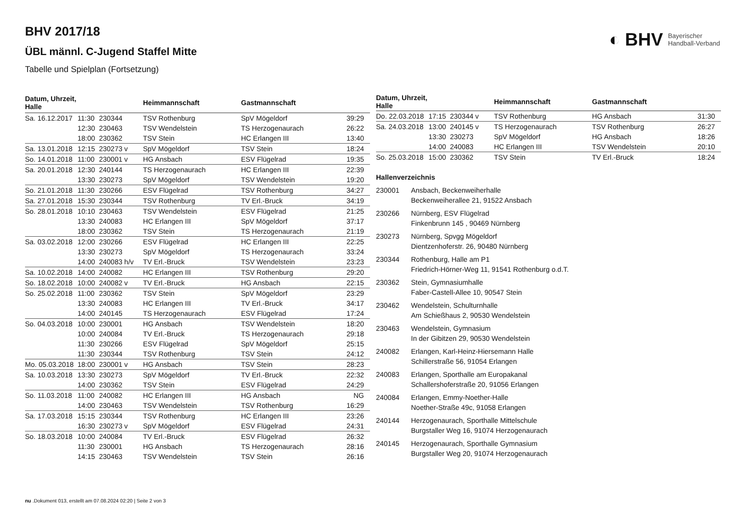◐ BHV Bayerischer
Handball-Verband
BHV 2017/18
ÜBL männl. C-Jugend Staffel Mitte
Tabelle und Spielplan (Fortsetzung)
| Datum, Uhrzeit, Halle | | | Heimmannschaft | Gastmannschaft | |
| --- | --- | --- | --- | --- | --- |
| Sa. 16.12.2017 | 11:30 | 230344 | TSV Rothenburg | SpV Mögeldorf | 39:29 |
| | 12:30 | 230463 | TSV Wendelstein | TS Herzogenaurach | 26:22 |
| | 18:00 | 230362 | TSV Stein | HC Erlangen III | 13:40 |
| Sa. 13.01.2018 | 12:15 | 230273 v | SpV Mögeldorf | TSV Stein | 18:24 |
| So. 14.01.2018 | 11:00 | 230001 v | HG Ansbach | ESV Flügelrad | 19:35 |
| Sa. 20.01.2018 | 12:30 | 240144 | TS Herzogenaurach | HC Erlangen III | 22:39 |
| | 13:30 | 230273 | SpV Mögeldorf | TSV Wendelstein | 19:20 |
| So. 21.01.2018 | 11:30 | 230266 | ESV Flügelrad | TSV Rothenburg | 34:27 |
| Sa. 27.01.2018 | 15:30 | 230344 | TSV Rothenburg | TV Erl.-Bruck | 34:19 |
| So. 28.01.2018 | 10:10 | 230463 | TSV Wendelstein | ESV Flügelrad | 21:25 |
| | 13:30 | 240083 | HC Erlangen III | SpV Mögeldorf | 37:17 |
| | 18:00 | 230362 | TSV Stein | TS Herzogenaurach | 21:19 |
| Sa. 03.02.2018 | 12:00 | 230266 | ESV Flügelrad | HC Erlangen III | 22:25 |
| | 13:30 | 230273 | SpV Mögeldorf | TS Herzogenaurach | 33:24 |
| | 14:00 | 240083 h/v | TV Erl.-Bruck | TSV Wendelstein | 23:23 |
| Sa. 10.02.2018 | 14:00 | 240082 | HC Erlangen III | TSV Rothenburg | 29:20 |
| So. 18.02.2018 | 10:00 | 240082 v | TV Erl.-Bruck | HG Ansbach | 22:15 |
| So. 25.02.2018 | 11:00 | 230362 | TSV Stein | SpV Mögeldorf | 23:29 |
| | 13:30 | 240083 | HC Erlangen III | TV Erl.-Bruck | 34:17 |
| | 14:00 | 240145 | TS Herzogenaurach | ESV Flügelrad | 17:24 |
| So. 04.03.2018 | 10:00 | 230001 | HG Ansbach | TSV Wendelstein | 18:20 |
| | 10:00 | 240084 | TV Erl.-Bruck | TS Herzogenaurach | 29:18 |
| | 11:30 | 230266 | ESV Flügelrad | SpV Mögeldorf | 25:15 |
| | 11:30 | 230344 | TSV Rothenburg | TSV Stein | 24:12 |
| Mo. 05.03.2018 | 18:00 | 230001 v | HG Ansbach | TSV Stein | 28:23 |
| Sa. 10.03.2018 | 13:30 | 230273 | SpV Mögeldorf | TV Erl.-Bruck | 22:32 |
| | 14:00 | 230362 | TSV Stein | ESV Flügelrad | 24:29 |
| So. 11.03.2018 | 11:00 | 240082 | HC Erlangen III | HG Ansbach | NG |
| | 14:00 | 230463 | TSV Wendelstein | TSV Rothenburg | 16:29 |
| Sa. 17.03.2018 | 15:15 | 230344 | TSV Rothenburg | HC Erlangen III | 23:26 |
| | 16:30 | 230273 v | SpV Mögeldorf | ESV Flügelrad | 24:31 |
| So. 18.03.2018 | 10:00 | 240084 | TV Erl.-Bruck | ESV Flügelrad | 26:32 |
| | 11:30 | 230001 | HG Ansbach | TS Herzogenaurach | 28:16 |
| | 14:15 | 230463 | TSV Wendelstein | TSV Stein | 26:16 |
| Datum, Uhrzeit, Halle | | | Heimmannschaft | Gastmannschaft | |
| --- | --- | --- | --- | --- | --- |
| Do. 22.03.2018 | 17:15 | 230344 v | TSV Rothenburg | HG Ansbach | 31:30 |
| Sa. 24.03.2018 | 13:00 | 240145 v | TS Herzogenaurach | TSV Rothenburg | 26:27 |
| | 13:30 | 230273 | SpV Mögeldorf | HG Ansbach | 18:26 |
| | 14:00 | 240083 | HC Erlangen III | TSV Wendelstein | 20:10 |
| So. 25.03.2018 | 15:00 | 230362 | TSV Stein | TV Erl.-Bruck | 18:24 |
Hallenverzeichnis
230001 Ansbach, Beckenweiherhalle
Beckenweiherallee 21, 91522 Ansbach
230266 Nürnberg, ESV Flügelrad
Finkenbrunn 145 , 90469 Nürnberg
230273 Nürnberg, Spvgg Mögeldorf
Dientzenhoferstr. 26, 90480 Nürnberg
230344 Rothenburg, Halle am P1
Friedrich-Hörner-Weg 11, 91541 Rothenburg o.d.T.
230362 Stein, Gymnasiumhalle
Faber-Castell-Allee 10, 90547 Stein
230462 Wendelstein, Schulturnhalle
Am Schießhaus 2, 90530 Wendelstein
230463 Wendelstein, Gymnasium
In der Gibitzen 29, 90530 Wendelstein
240082 Erlangen, Karl-Heinz-Hiersemann Halle
Schillerstraße 56, 91054 Erlangen
240083 Erlangen, Sporthalle am Europakanal
Schallershoferstraße 20, 91056 Erlangen
240084 Erlangen, Emmy-Noether-Halle
Noether-Straße 49c, 91058 Erlangen
240144 Herzogenaurach, Sporthalle Mittelschule
Burgstaller Weg 16, 91074 Herzogenaurach
240145 Herzogenaurach, Sporthalle Gymnasium
Burgstaller Weg 20, 91074 Herzogenaurach
nu .Dokument 013, erstellt am 07.08.2024 02:20 | Seite 2 von 3